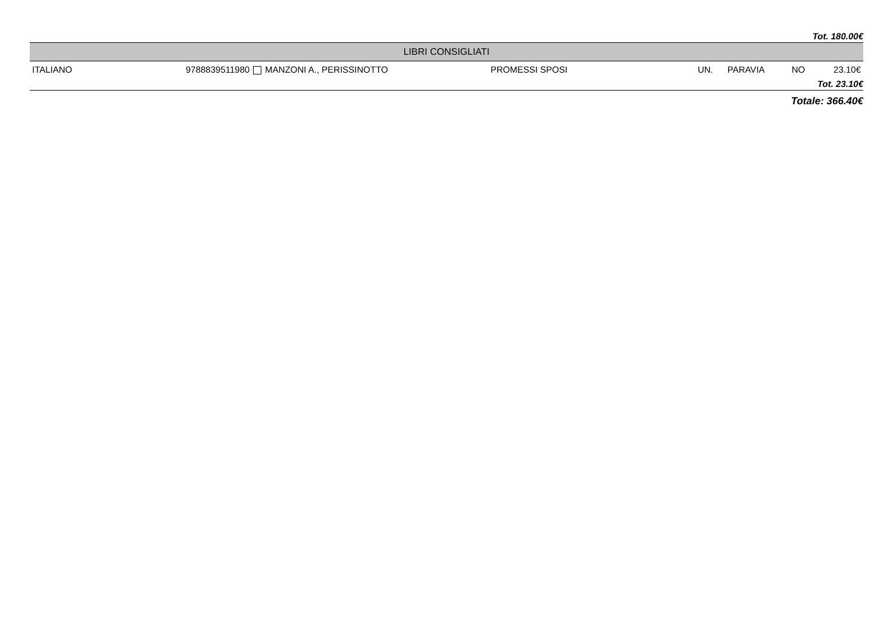Tot. 180.00€
| LIBRI CONSIGLIATI | | | | | | |
| --- | --- | --- | --- | --- | --- | --- |
| ITALIANO | 9788839511980 MANZONI A., PERISSINOTTO | PROMESSI SPOSI | UN. | PARAVIA | NO | 23.10€ |
| Tot. 23.10€ | | | | | | |
Totale: 366.40€